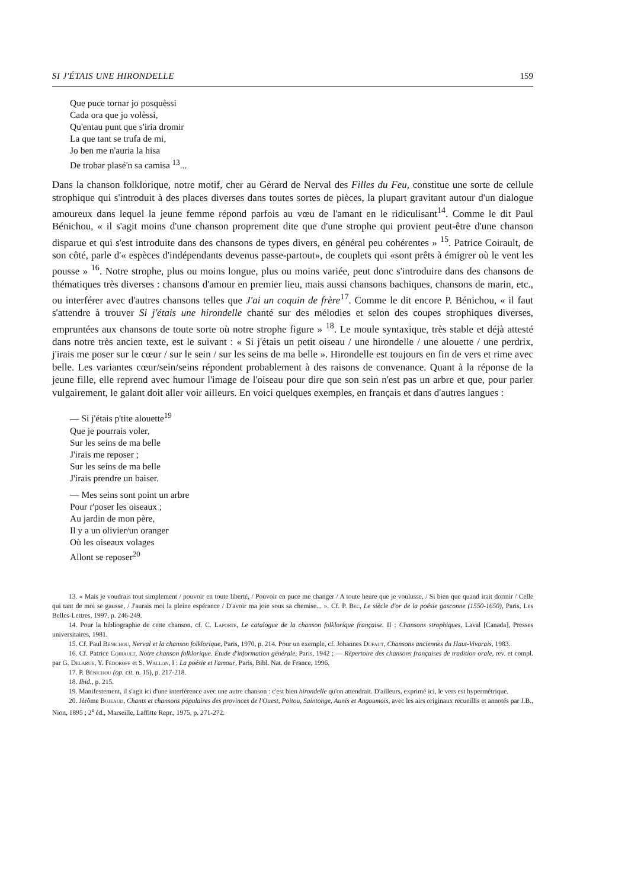SI J'ÉTAIS UNE HIRONDELLE 159
Que puce tornar jo posquèssi
Cada ora que jo volèssi,
Qu'entau punt que s'iria dromir
La que tant se trufa de mi,
Jo ben me n'auria la hisa
De trobar plasé'n sa camisa <sup>13</sup>...
Dans la chanson folklorique, notre motif, cher au Gérard de Nerval des Filles du Feu, constitue une sorte de cellule strophique qui s'introduit à des places diverses dans toutes sortes de pièces, la plupart gravitant autour d'un dialogue amoureux dans lequel la jeune femme répond parfois au vœu de l'amant en le ridiculisant<sup>14</sup>. Comme le dit Paul Bénichou, « il s'agit moins d'une chanson proprement dite que d'une strophe qui provient peut-être d'une chanson disparue et qui s'est introduite dans des chansons de types divers, en général peu cohérentes » <sup>15</sup>. Patrice Coirault, de son côté, parle d'« espèces d'indépendants devenus passe-partout», de couplets qui «sont prêts à émigrer où le vent les pousse » <sup>16</sup>. Notre strophe, plus ou moins longue, plus ou moins variée, peut donc s'introduire dans des chansons de thématiques très diverses : chansons d'amour en premier lieu, mais aussi chansons bachiques, chansons de marin, etc., ou interférer avec d'autres chansons telles que J'ai un coquin de frère<sup>17</sup>. Comme le dit encore P. Bénichou, « il faut s'attendre à trouver Si j'étais une hirondelle chanté sur des mélodies et selon des coupes strophiques diverses, empruntées aux chansons de toute sorte où notre strophe figure » <sup>18</sup>. Le moule syntaxique, très stable et déjà attesté dans notre très ancien texte, est le suivant : « Si j'étais un petit oiseau / une hirondelle / une alouette / une perdrix, j'irais me poser sur le cœur / sur le sein / sur les seins de ma belle ». Hirondelle est toujours en fin de vers et rime avec belle. Les variantes cœur/sein/seins répondent probablement à des raisons de convenance. Quant à la réponse de la jeune fille, elle reprend avec humour l'image de l'oiseau pour dire que son sein n'est pas un arbre et que, pour parler vulgairement, le galant doit aller voir ailleurs. En voici quelques exemples, en français et dans d'autres langues :
— Si j'étais p'tite alouette<sup>19</sup>
Que je pourrais voler,
Sur les seins de ma belle
J'irais me reposer ;
Sur les seins de ma belle
J'irais prendre un baiser.
— Mes seins sont point un arbre
Pour r'poser les oiseaux ;
Au jardin de mon père,
Il y a un olivier/un oranger
Où les oiseaux volages
Allont se reposer<sup>20</sup>
13. « Mais je voudrais tout simplement / pouvoir en toute liberté, / Pouvoir en puce me changer / A toute heure que je voulusse, / Si bien que quand irait dormir / Celle qui tant de moi se gausse, / J'aurais moi la pleine espérance / D'avoir ma joie sous sa chemise... ». Cf. P. Bec, Le siècle d'or de la poésie gasconne (1550-1650), Paris, Les Belles-Lettres, 1997, p. 246-249.
14. Pour la bibliographie de cette chanson, cf. C. Laporte, Le catalogue de la chanson folklorique française. II : Chansons strophiques, Laval [Canada], Presses universitaires, 1981.
15. Cf. Paul Bénichou, Nerval et la chanson folklorique, Paris, 1970, p. 214. Pour un exemple, cf. Johannes Dufaut, Chansons anciennes du Haut-Vivarais, 1983.
16. Cf. Patrice Coirault, Notre chanson folklorique. Étude d'information générale, Paris, 1942 ; — Répertoire des chansons françaises de tradition orale, rev. et compl. par G. Delarue, Y. Fédoroff et S. Wallon, I : La poésie et l'amour, Paris, Bibl. Nat. de France, 1996.
17. P. Bénichou (op. cit. n. 15), p. 217-218.
18. Ibid., p. 215.
19. Manifestement, il s'agit ici d'une interférence avec une autre chanson : c'est bien hirondelle qu'on attendrait. D'ailleurs, exprimé ici, le vers est hypermétrique.
20. Jérôme Bujeaud, Chants et chansons populaires des provinces de l'Ouest, Poitou, Saintonge, Aunis et Angoumois, avec les airs originaux recueillis et annotés par J.B., Nion, 1895 ; 2<sup>e</sup> éd., Marseille, Laffitte Repr., 1975, p. 271-272.